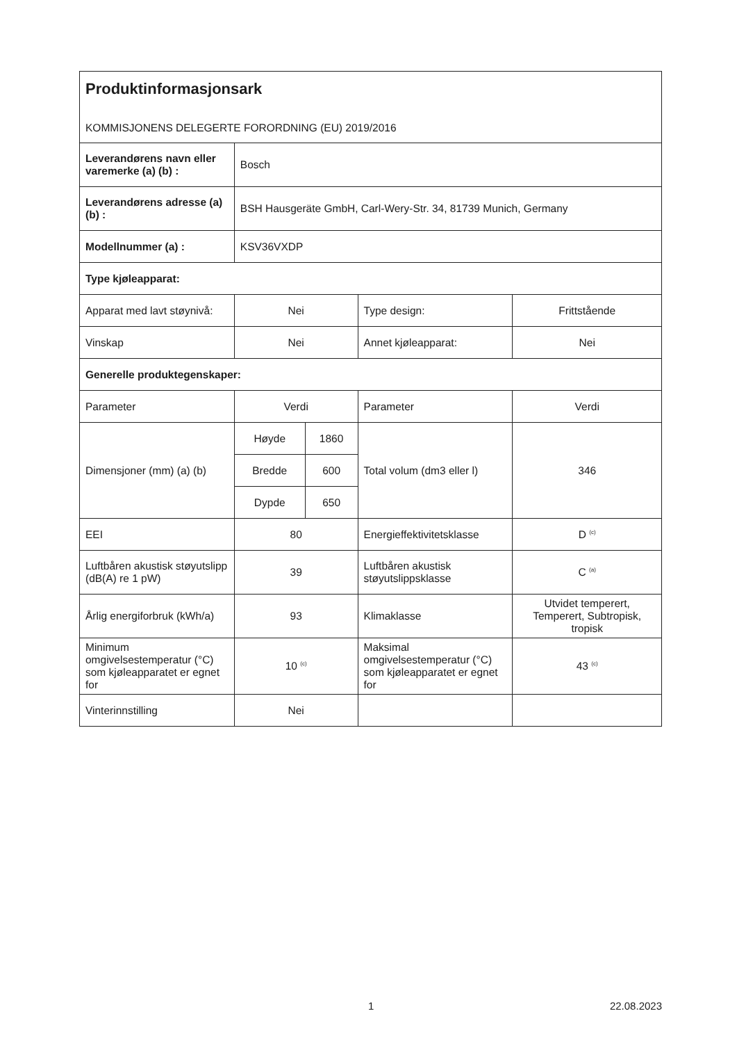Produktinformasjonsark
KOMMISJONENS DELEGERTE FORORDNING (EU) 2019/2016
| Leverandørens navn eller varemerke (a) (b) : | Bosch | | | |
| Leverandørens adresse (a) (b) : | BSH Hausgeräte GmbH, Carl-Wery-Str. 34, 81739 Munich, Germany | | | |
| Modellnummer (a) : | KSV36VXDP | | | |
| Type kjøleapparat: | | | | |
| Apparat med lavt støynivå: | Nei | | Type design: | Frittstående |
| Vinskap | Nei | | Annet kjøleapparat: | Nei |
| Generelle produktegenskaper: | | | | |
| Parameter | Verdi | | Parameter | Verdi |
| Dimensjoner (mm) (a) (b) | Høyde | 1860 | Total volum (dm3 eller l) | 346 |
| | Bredde | 600 | | |
| | Dypde | 650 | | |
| EEI | 80 | | Energieffektivitetsklasse | D <sup>(c)</sup> |
| Luftbåren akustisk støyutslipp (dB(A) re 1 pW) | 39 | | Luftbåren akustisk støyutslippsklasse | C <sup>(a)</sup> |
| Årlig energiforbruk (kWh/a) | 93 | | Klimaklasse | Utvidet temperert, Temperert, Subtropisk, tropisk |
| Minimum omgivelsestemperatur (°C) som kjøleapparatet er egnet for | 10 <sup>(c)</sup> | | Maksimal omgivelsestemperatur (°C) som kjøleapparatet er egnet for | 43 <sup>(c)</sup> |
| Vinterinnstilling | Nei | | | |
1 22.08.2023